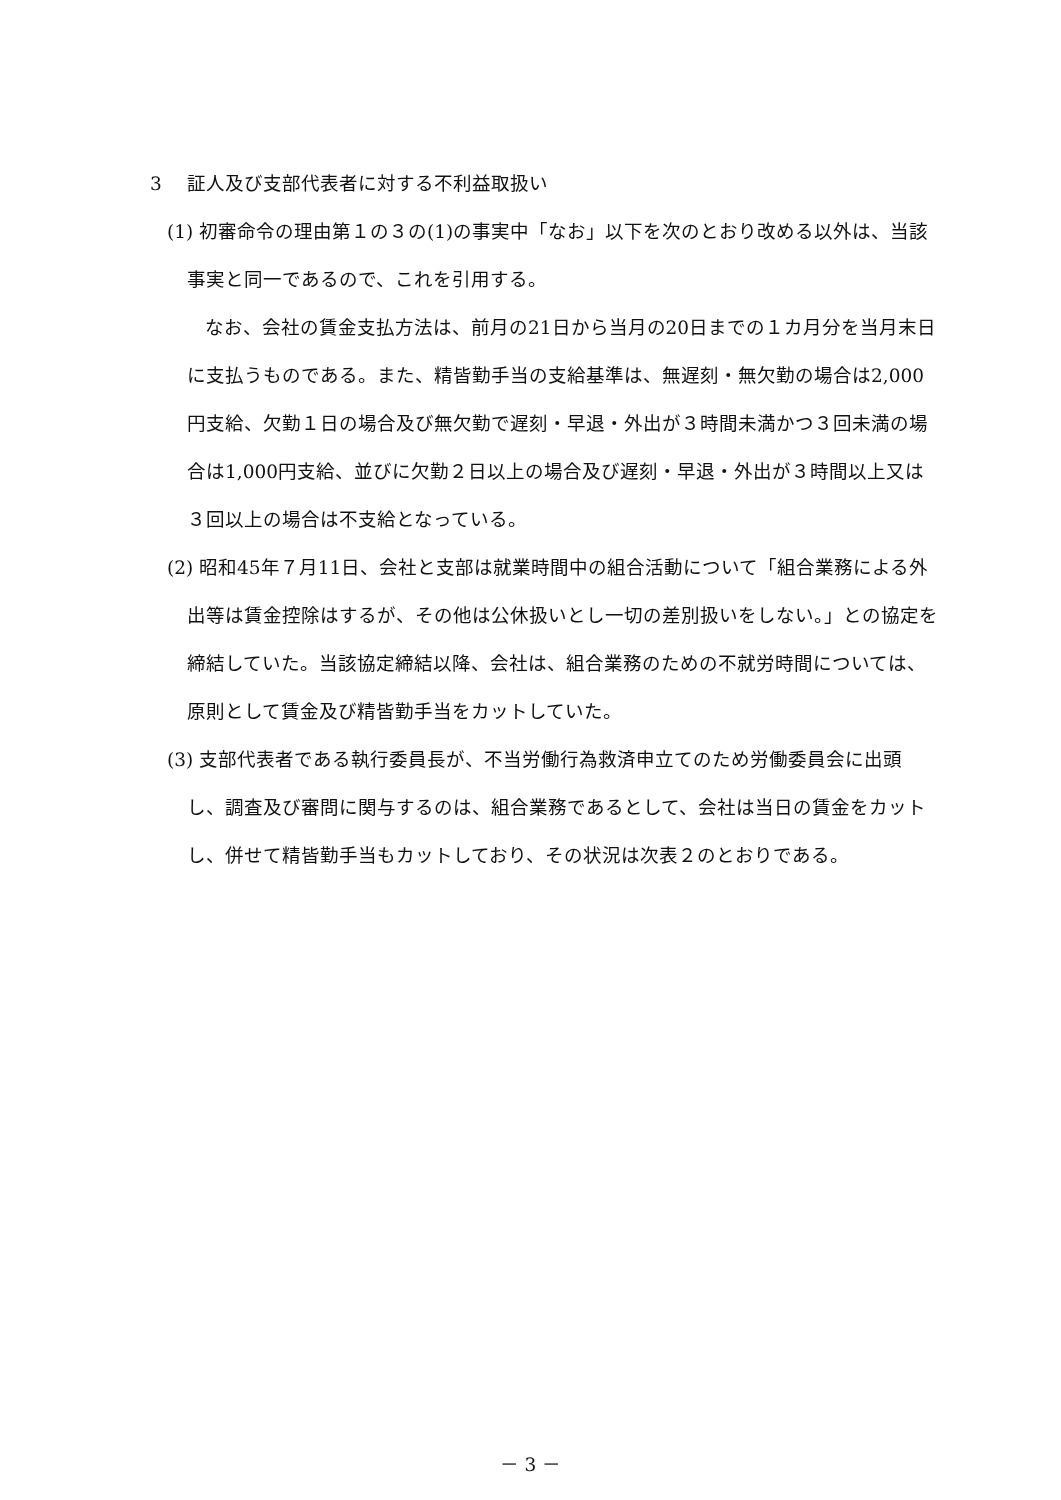3　 証人及び支部代表者に対する不利益取扱い
(1) 初審命令の理由第１の３の(1)の事実中「なお」以下を次のとおり改める以外は、当該事実と同一であるので、これを引用する。
なお、会社の賃金支払方法は、前月の21日から当月の20日までの１カ月分を当月末日に支払うものである。また、精皆勤手当の支給基準は、無遅刻・無欠勤の場合は2,000円支給、欠勤１日の場合及び無欠勤で遅刻・早退・外出が３時間未満かつ３回未満の場合は1,000円支給、並びに欠勤２日以上の場合及び遅刻・早退・外出が３時間以上又は３回以上の場合は不支給となっている。
(2) 昭和45年７月11日、会社と支部は就業時間中の組合活動について「組合業務による外出等は賃金控除はするが、その他は公休扱いとし一切の差別扱いをしない。」との協定を締結していた。当該協定締結以降、会社は、組合業務のための不就労時間については、原則として賃金及び精皆勤手当をカットしていた。
(3) 支部代表者である執行委員長が、不当労働行為救済申立てのため労働委員会に出頭し、調査及び審問に関与するのは、組合業務であるとして、会社は当日の賃金をカットし、併せて精皆勤手当もカットしており、その状況は次表２のとおりである。
－ 3 －